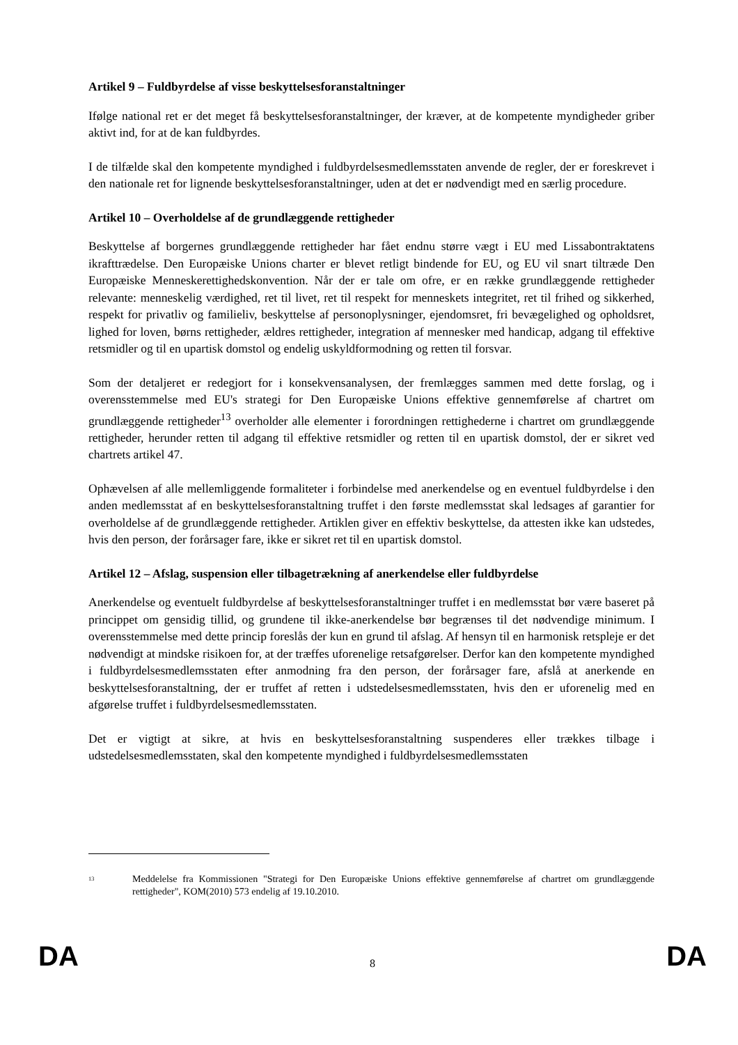Artikel 9 – Fuldbyrdelse af visse beskyttelsesforanstaltninger
Ifølge national ret er det meget få beskyttelsesforanstaltninger, der kræver, at de kompetente myndigheder griber aktivt ind, for at de kan fuldbyrdes.
I de tilfælde skal den kompetente myndighed i fuldbyrdelsesmedlemsstaten anvende de regler, der er foreskrevet i den nationale ret for lignende beskyttelsesforanstaltninger, uden at det er nødvendigt med en særlig procedure.
Artikel 10 – Overholdelse af de grundlæggende rettigheder
Beskyttelse af borgernes grundlæggende rettigheder har fået endnu større vægt i EU med Lissabontraktatens ikrafttrædelse. Den Europæiske Unions charter er blevet retligt bindende for EU, og EU vil snart tiltræde Den Europæiske Menneskerettighedskonvention. Når der er tale om ofre, er en række grundlæggende rettigheder relevante: menneskelig værdighed, ret til livet, ret til respekt for menneskets integritet, ret til frihed og sikkerhed, respekt for privatliv og familieliv, beskyttelse af personoplysninger, ejendomsret, fri bevægelighed og opholdsret, lighed for loven, børns rettigheder, ældres rettigheder, integration af mennesker med handicap, adgang til effektive retsmidler og til en upartisk domstol og endelig uskyldformodning og retten til forsvar.
Som der detaljeret er redegjort for i konsekvensanalysen, der fremlægges sammen med dette forslag, og i overensstemmelse med EU's strategi for Den Europæiske Unions effektive gennemførelse af chartret om grundlæggende rettigheder<sup>13</sup> overholder alle elementer i forordningen rettighederne i chartret om grundlæggende rettigheder, herunder retten til adgang til effektive retsmidler og retten til en upartisk domstol, der er sikret ved chartrets artikel 47.
Ophævelsen af alle mellemliggende formaliteter i forbindelse med anerkendelse og en eventuel fuldbyrdelse i den anden medlemsstat af en beskyttelsesforanstaltning truffet i den første medlemsstat skal ledsages af garantier for overholdelse af de grundlæggende rettigheder. Artiklen giver en effektiv beskyttelse, da attesten ikke kan udstedes, hvis den person, der forårsager fare, ikke er sikret ret til en upartisk domstol.
Artikel 12 – Afslag, suspension eller tilbagetrækning af anerkendelse eller fuldbyrdelse
Anerkendelse og eventuelt fuldbyrdelse af beskyttelsesforanstaltninger truffet i en medlemsstat bør være baseret på princippet om gensidig tillid, og grundene til ikke-anerkendelse bør begrænses til det nødvendige minimum. I overensstemmelse med dette princip foreslås der kun en grund til afslag. Af hensyn til en harmonisk retspleje er det nødvendigt at mindske risikoen for, at der træffes uforenelige retsafgørelser. Derfor kan den kompetente myndighed i fuldbyrdelsesmedlemsstaten efter anmodning fra den person, der forårsager fare, afslå at anerkende en beskyttelsesforanstaltning, der er truffet af retten i udstedelsesmedlemsstaten, hvis den er uforenelig med en afgørelse truffet i fuldbyrdelsesmedlemsstaten.
Det er vigtigt at sikre, at hvis en beskyttelsesforanstaltning suspenderes eller trækkes tilbage i udstedelsesmedlemsstaten, skal den kompetente myndighed i fuldbyrdelsesmedlemsstaten
<sup>13</sup> Meddelelse fra Kommissionen "Strategi for Den Europæiske Unions effektive gennemførelse af chartret om grundlæggende rettigheder", KOM(2010) 573 endelig af 19.10.2010.
DA 8 DA